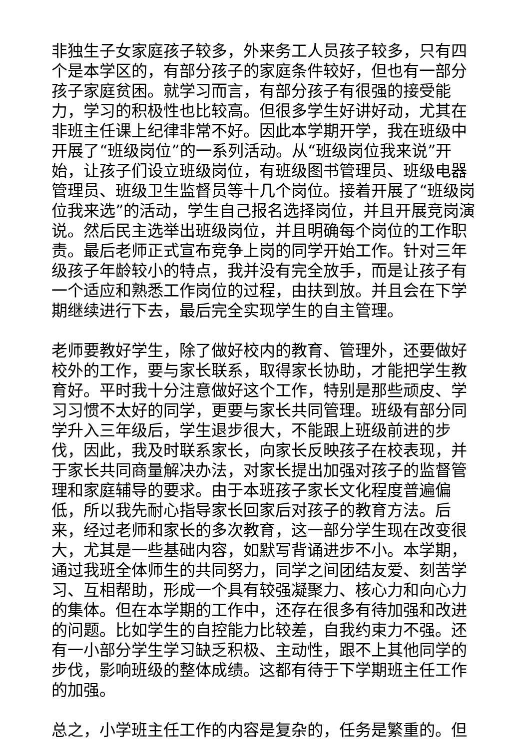非独生子女家庭孩子较多，外来务工人员孩子较多，只有四个是本学区的，有部分孩子的家庭条件较好，但也有一部分孩子家庭贫困。就学习而言，有部分孩子有很强的接受能力，学习的积极性也比较高。但很多学生好讲好动，尤其在非班主任课上纪律非常不好。因此本学期开学，我在班级中开展了“班级岗位”的一系列活动。从“班级岗位我来说”开始，让孩子们设立班级岗位，有班级图书管理员、班级电器管理员、班级卫生监督员等十几个岗位。接着开展了“班级岗位我来选”的活动，学生自己报名选择岗位，并且开展竞岗演说。然后民主选举出班级岗位，并且明确每个岗位的工作职责。最后老师正式宣布竞争上岗的同学开始工作。针对三年级孩子年龄较小的特点，我并没有完全放手，而是让孩子有一个适应和熟悉工作岗位的过程，由扶到放。并且会在下学期继续进行下去，最后完全实现学生的自主管理。
老师要教好学生，除了做好校内的教育、管理外，还要做好校外的工作，要与家长联系，取得家长协助，才能把学生教育好。平时我十分注意做好这个工作，特别是那些顽皮、学习习惯不太好的同学，更要与家长共同管理。班级有部分同学升入三年级后，学生退步很大，不能跟上班级前进的步伐，因此，我及时联系家长，向家长反映孩子在校表现，并于家长共同商量解决办法，对家长提出加强对孩子的监督管理和家庭辅导的要求。由于本班孩子家长文化程度普遍偏低，所以我先耐心指导家长回家后对孩子的教育方法。后来，经过老师和家长的多次教育，这一部分学生现在改变很大，尤其是一些基础内容，如默写背诵进步不小。本学期，通过我班全体师生的共同努力，同学之间团结友爱、刻苦学习、互相帮助，形成一个具有较强凝聚力、核心力和向心力的集体。但在本学期的工作中，还存在很多有待加强和改进的问题。比如学生的自控能力比较差，自我约束力不强。还有一小部分学生学习缺乏积极、主动性，跟不上其他同学的步伐，影响班级的整体成绩。这都有待于下学期班主任工作的加强。
总之，小学班主任工作的内容是复杂的，任务是繁重的。但